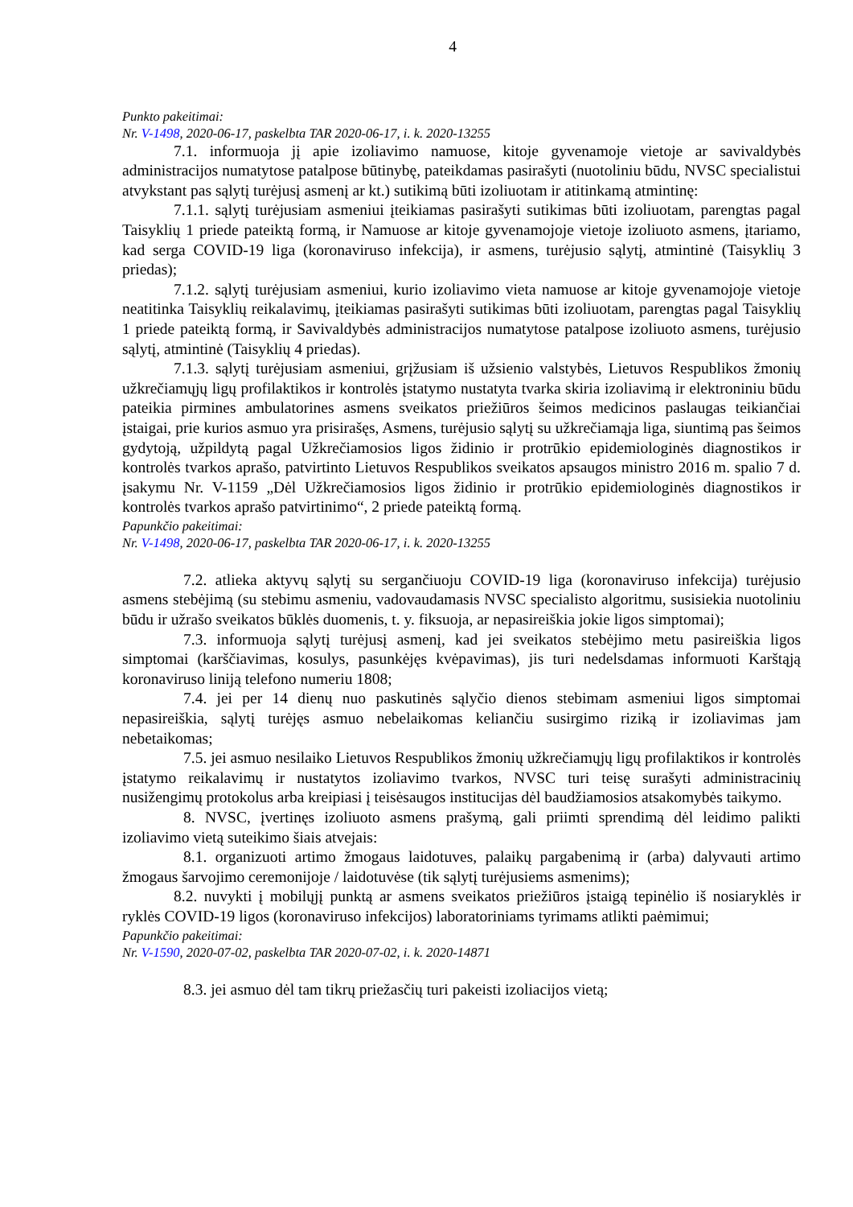4
Punkto pakeitimai:
Nr. V-1498, 2020-06-17, paskelbta TAR 2020-06-17, i. k. 2020-13255
7.1. informuoja jį apie izoliavimo namuose, kitoje gyvenamoje vietoje ar savivaldybės administracijos numatytose patalpose būtinybę, pateikdamas pasirašyti (nuotoliniu būdu, NVSC specialistui atvykstant pas sąlytį turėjusį asmenį ar kt.) sutikimą būti izoliuotam ir atitinkamą atmintinę:
7.1.1. sąlytį turėjusiam asmeniui įteikiamas pasirašyti sutikimas būti izoliuotam, parengtas pagal Taisyklių 1 priede pateiktą formą, ir Namuose ar kitoje gyvenamojoje vietoje izoliuoto asmens, įtariamo, kad serga COVID-19 liga (koronaviruso infekcija), ir asmens, turėjusio sąlytį, atmintinė (Taisyklių 3 priedas);
7.1.2. sąlytį turėjusiam asmeniui, kurio izoliavimo vieta namuose ar kitoje gyvenamojoje vietoje neatitinka Taisyklių reikalavimų, įteikiamas pasirašyti sutikimas būti izoliuotam, parengtas pagal Taisyklių 1 priede pateiktą formą, ir Savivaldybės administracijos numatytose patalpose izoliuoto asmens, turėjusio sąlytį, atmintinė (Taisyklių 4 priedas).
7.1.3. sąlytį turėjusiam asmeniui, grįžusiam iš užsienio valstybės, Lietuvos Respublikos žmonių užkrečiamųjų ligų profilaktikos ir kontrolės įstatymo nustatyta tvarka skiria izoliavimą ir elektroniniu būdu pateikia pirmines ambulatorines asmens sveikatos priežiūros šeimos medicinos paslaugas teikiančiai įstaigai, prie kurios asmuo yra prisirašęs, Asmens, turėjusio sąlytį su užkrečiamąja liga, siuntimą pas šeimos gydytoją, užpildytą pagal Užkrečiamosios ligos židinio ir protrūkio epidemiologinės diagnostikos ir kontrolės tvarkos aprašo, patvirtinto Lietuvos Respublikos sveikatos apsaugos ministro 2016 m. spalio 7 d. įsakymu Nr. V-1159 „Dėl Užkrečiamosios ligos židinio ir protrūkio epidemiologinės diagnostikos ir kontrolės tvarkos aprašo patvirtinimo“, 2 priede pateiktą formą.
Papunkčio pakeitimai:
Nr. V-1498, 2020-06-17, paskelbta TAR 2020-06-17, i. k. 2020-13255
7.2. atlieka aktyvų sąlytį su sergančiuoju COVID-19 liga (koronaviruso infekcija) turėjusio asmens stebėjimą (su stebimu asmeniu, vadovaudamasis NVSC specialisto algoritmu, susisiekia nuotoliniu būdu ir užrašo sveikatos būklės duomenis, t. y. fiksuoja, ar nepasireiškia jokie ligos simptomai);
7.3. informuoja sąlytį turėjusį asmenį, kad jei sveikatos stebėjimo metu pasireiškia ligos simptomai (karščiavimas, kosulys, pasunkėjęs kvėpavimas), jis turi nedelsdamas informuoti Karštąją koronaviruso liniją telefono numeriu 1808;
7.4. jei per 14 dienų nuo paskutinės sąlyčio dienos stebimam asmeniui ligos simptomai nepasireiškia, sąlytį turėjęs asmuo nebelaikomas keliančiu susirgimo riziką ir izoliavimas jam nebetaikomas;
7.5. jei asmuo nesilaiko Lietuvos Respublikos žmonių užkrečiamųjų ligų profilaktikos ir kontrolės įstatymo reikalavimų ir nustatytos izoliavimo tvarkos, NVSC turi teisę surašyti administracinių nusižengimų protokolus arba kreipiasi į teisėsaugos institucijas dėl baudžiamosios atsakomybės taikymo.
8. NVSC, įvertinęs izoliuoto asmens prašymą, gali priimti sprendimą dėl leidimo palikti izoliavimo vietą suteikimo šiais atvejais:
8.1. organizuoti artimo žmogaus laidotuves, palaikų pargabenimą ir (arba) dalyvauti artimo žmogaus šarvojimo ceremonijoje / laidotuvėse (tik sąlytį turėjusiems asmenims);
8.2. nuvykti į mobilųjį punktą ar asmens sveikatos priežiūros įstaigą tepinėlio iš nosiaryklės ir ryklės COVID-19 ligos (koronaviruso infekcijos) laboratoriniams tyrimams atlikti paėmimui;
Papunkčio pakeitimai:
Nr. V-1590, 2020-07-02, paskelbta TAR 2020-07-02, i. k. 2020-14871
8.3. jei asmuo dėl tam tikrų priežasčių turi pakeisti izoliacijos vietą;